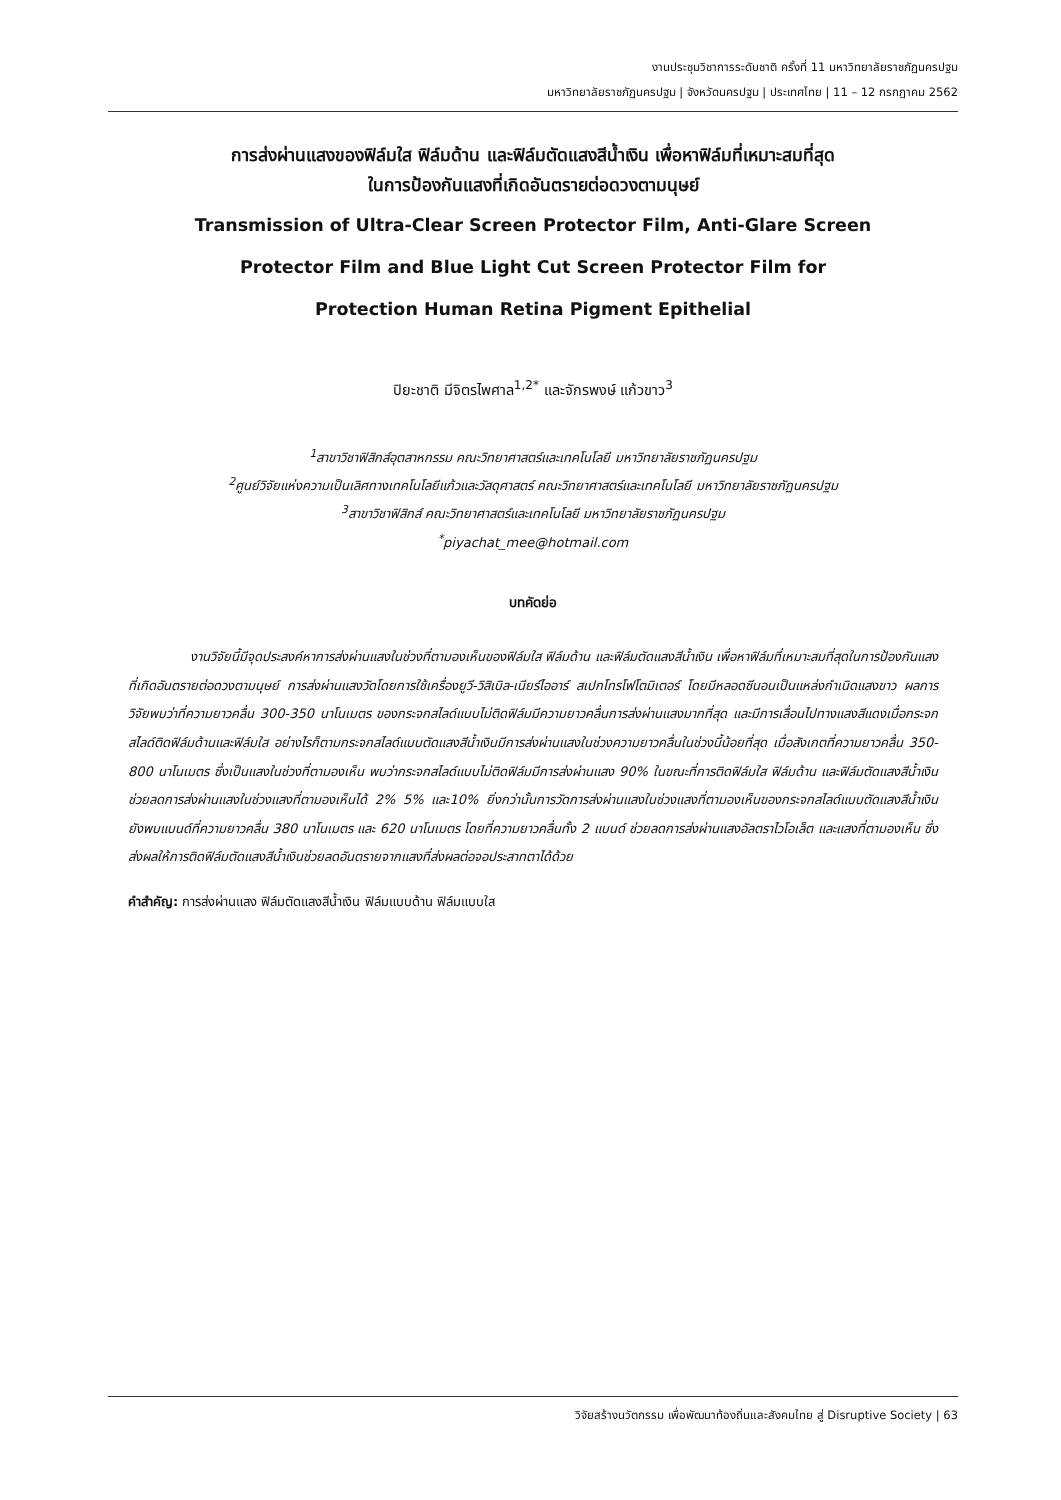งานประชุมวิชาการระดับชาติ ครั้งที่ 11 มหาวิทยาลัยราชภัฏนครปฐม
มหาวิทยาลัยราชภัฏนครปฐม | จังหวัดนครปฐม | ประเทศไทย | 11 – 12 กรกฎาคม 2562
การส่งผ่านแสงของฟิล์มใส ฟิล์มด้าน และฟิล์มตัดแสงสีน้ำเงิน เพื่อหาฟิล์มที่เหมาะสมที่สุด
ในการป้องกันแสงที่เกิดอันตรายต่อดวงตามนุษย์
Transmission of Ultra-Clear Screen Protector Film, Anti-Glare Screen
Protector Film and Blue Light Cut Screen Protector Film for
Protection Human Retina Pigment Epithelial
ปิยะชาติ มีจิตรไพศาล<sup>1,2*</sup> และจักรพงษ์ แก้วขาว<sup>3</sup>
<sup>1</sup> สาขาวิชาฟิสิกส์อุตสาหกรรม คณะวิทยาศาสตร์และเทคโนโลยี มหาวิทยาลัยราชภัฏนครปฐม
<sup>2</sup> ศูนย์วิจัยแห่งความเป็นเลิศทางเทคโนโลยีแก้วและวัสดุศาสตร์ คณะวิทยาศาสตร์และเทคโนโลยี มหาวิทยาลัยราชภัฏนครปฐม
<sup>3</sup> สาขาวิชาฟิสิกส์ คณะวิทยาศาสตร์และเทคโนโลยี มหาวิทยาลัยราชภัฏนครปฐม
<sup>*</sup> piyachat_mee@hotmail.com
บทคัดย่อ
งานวิจัยนี้มีจุดประสงค์หาการส่งผ่านแสงในช่วงที่ตามองเห็นของฟิล์มใส ฟิล์มด้าน และฟิล์มตัดแสงสีน้ำเงิน เพื่อหาฟิล์มที่เหมาะสมที่สุดในการป้องกันแสงที่เกิดอันตรายต่อดวงตามนุษย์ การส่งผ่านแสงวัดโดยการใช้เครื่องยูวี-วิสิเบิล-เนียร์ไออาร์ สเปกโทรโฟโตมิเตอร์ โดยมีหลอดซีนอนเป็นแหล่งกำเนิดแสงขาว ผลการวิจัยพบว่าที่ความยาวคลื่น 300-350 นาโนเมตร ของกระจกสไลด์แบบไม่ติดฟิล์มมีความยาวคลื่นการส่งผ่านแสงมากที่สุด และมีการเลื่อนไปทางแสงสีแดงเมื่อกระจกสไลด์ติดฟิล์มด้านและฟิล์มใส อย่างไรก็ตามกระจกสไลด์แบบตัดแสงสีน้ำเงินมีการส่งผ่านแสงในช่วงความยาวคลื่นในช่วงนี้น้อยที่สุด เมื่อสังเกตที่ความยาวคลื่น 350-800 นาโนเมตร ซึ่งเป็นแสงในช่วงที่ตามองเห็น พบว่ากระจกสไลด์แบบไม่ติดฟิล์มมีการส่งผ่านแสง 90% ในขณะที่การติดฟิล์มใส ฟิล์มด้าน และฟิล์มตัดแสงสีน้ำเงินช่วยลดการส่งผ่านแสงในช่วงแสงที่ตามองเห็นได้ 2% 5% และ10% ยิ่งกว่านั้นการวัดการส่งผ่านแสงในช่วงแสงที่ตามองเห็นของกระจกสไลด์แบบตัดแสงสีน้ำเงินยังพบแบนด์ที่ความยาวคลื่น 380 นาโนเมตร และ 620 นาโนเมตร โดยที่ความยาวคลื่นทั้ง 2 แบนด์ ช่วยลดการส่งผ่านแสงอัลตราไวโอเล็ต และแสงที่ตามองเห็น ซึ่งส่งผลให้การติดฟิล์มตัดแสงสีน้ำเงินช่วยลดอันตรายจากแสงที่ส่งผลต่อจอประสาทตาได้ด้วย
คำสำคัญ: การส่งผ่านแสง ฟิล์มตัดแสงสีน้ำเงิน ฟิล์มแบบด้าน ฟิล์มแบบใส
วิจัยสร้างนวัตกรรม เพื่อพัฒนาท้องถิ่นและสังคมไทย สู่ Disruptive Society | 63